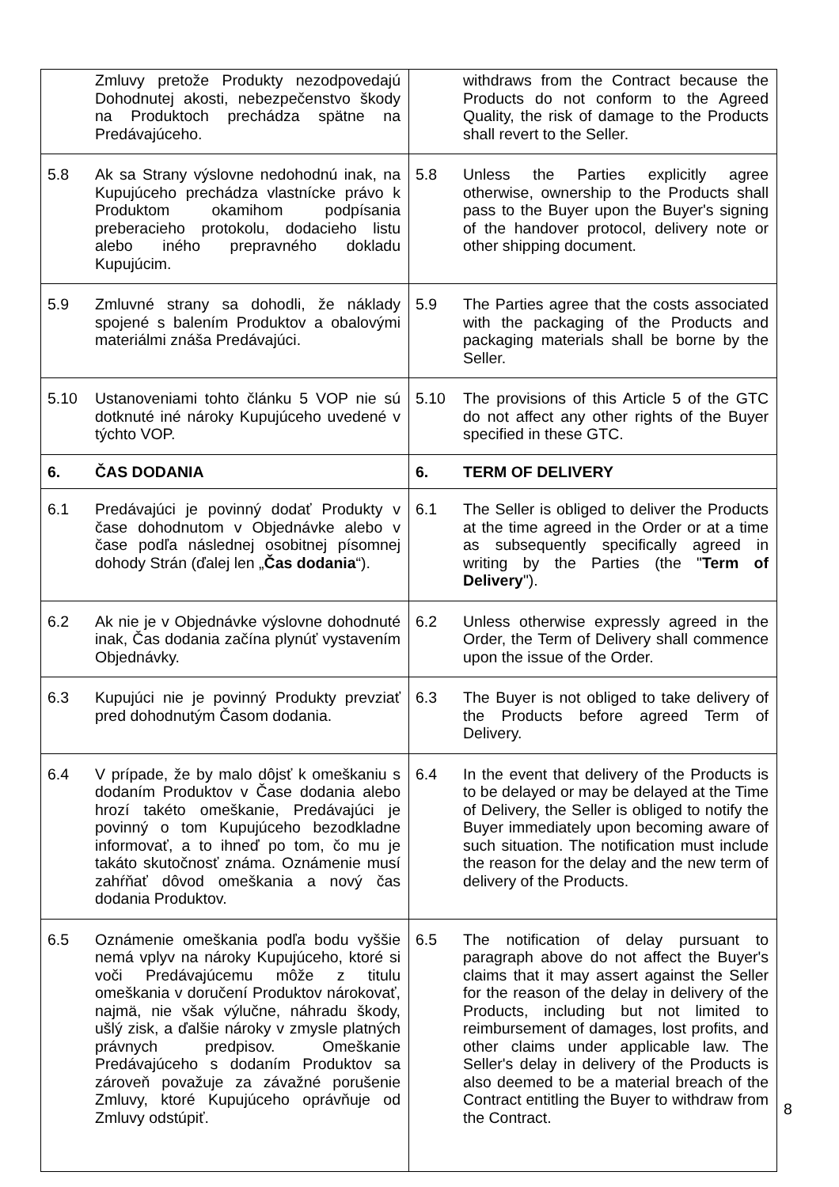| Zmluvy pretože Produkty nezodpovedajú Dohodnutej akosti, nebezpečenstvo škody na Produktoch prechádza spätne na Predávajúceho. | withdraws from the Contract because the Products do not conform to the Agreed Quality, the risk of damage to the Products shall revert to the Seller. |
| 5.8 Ak sa Strany výslovne nedohodnú inak, na Kupujúceho prechádza vlastnícke právo k Produktom okamihom podpísania preberacieho protokolu, dodacieho listu alebo iného prepravného dokladu Kupujúcim. | 5.8 Unless the Parties explicitly agree otherwise, ownership to the Products shall pass to the Buyer upon the Buyer's signing of the handover protocol, delivery note or other shipping document. |
| 5.9 Zmluvné strany sa dohodli, že náklady spojené s balením Produktov a obalovými materiálmi znáša Predávajúci. | 5.9 The Parties agree that the costs associated with the packaging of the Products and packaging materials shall be borne by the Seller. |
| 5.10 Ustanoveniami tohto článku 5 VOP nie sú dotknuté iné nároky Kupujúceho uvedené v týchto VOP. | 5.10 The provisions of this Article 5 of the GTC do not affect any other rights of the Buyer specified in these GTC. |
| 6. ČAS DODANIA | 6. TERM OF DELIVERY |
| 6.1 Predávajúci je povinný dodať Produkty v čase dohodnutom v Objednávke alebo v čase podľa následnej osobitnej písomnej dohody Strán (ďalej len „ Čas dodania “). | 6.1 The Seller is obliged to deliver the Products at the time agreed in the Order or at a time as subsequently specifically agreed in writing by the Parties (the " Term of Delivery "). |
| 6.2 Ak nie je v Objednávke výslovne dohodnuté inak, Čas dodania začína plynúť vystavením Objednávky. | 6.2 Unless otherwise expressly agreed in the Order, the Term of Delivery shall commence upon the issue of the Order. |
| 6.3 Kupujúci nie je povinný Produkty prevziať pred dohodnutým Časom dodania. | 6.3 The Buyer is not obliged to take delivery of the Products before agreed Term of Delivery. |
| 6.4 V prípade, že by malo dôjsť k omeškaniu s dodaním Produktov v Čase dodania alebo hrozí takéto omeškanie, Predávajúci je povinný o tom Kupujúceho bezodkladne informovať, a to ihneď po tom, čo mu je takáto skutočnosť známa. Oznámenie musí zahŕňať dôvod omeškania a nový čas dodania Produktov. | 6.4 In the event that delivery of the Products is to be delayed or may be delayed at the Time of Delivery, the Seller is obliged to notify the Buyer immediately upon becoming aware of such situation. The notification must include the reason for the delay and the new term of delivery of the Products. |
| 6.5 Oznámenie omeškania podľa bodu vyššie nemá vplyv na nároky Kupujúceho, ktoré si voči Predávajúcemu môže z titulu omeškania v doručení Produktov nárokovať, najmä, nie však výlučne, náhradu škody, ušlý zisk, a ďalšie nároky v zmysle platných právnych predpisov. Omeškanie Predávajúceho s dodaním Produktov sa zároveň považuje za závažné porušenie Zmluvy, ktoré Kupujúceho oprávňuje od Zmluvy odstúpiť. | 6.5 The notification of delay pursuant to paragraph above do not affect the Buyer's claims that it may assert against the Seller for the reason of the delay in delivery of the Products, including but not limited to reimbursement of damages, lost profits, and other claims under applicable law. The Seller's delay in delivery of the Products is also deemed to be a material breach of the Contract entitling the Buyer to withdraw from the Contract. |
8